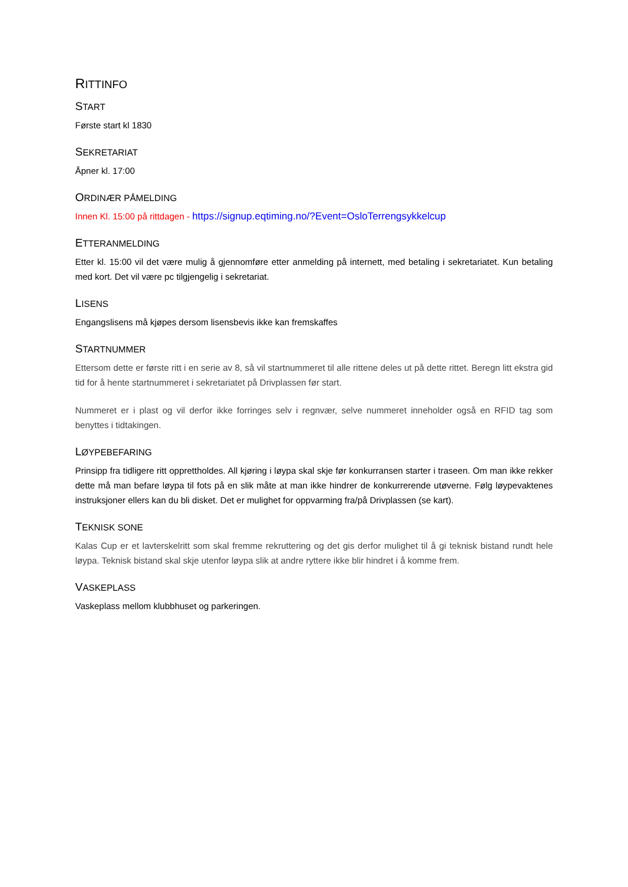RITTINFO
START
Første start kl 1830
SEKRETARIAT
Åpner kl. 17:00
ORDINÆR PÅMELDING
Innen Kl. 15:00 på rittdagen - https://signup.eqtiming.no/?Event=OsloTerrengsykkelcup
ETTERANMELDING
Etter kl. 15:00 vil det være mulig å gjennomføre etter anmelding på internett, med betaling i sekretariatet. Kun betaling med kort. Det vil være pc tilgjengelig i sekretariat.
LISENS
Engangslisens må kjøpes dersom lisensbevis ikke kan fremskaffes
STARTNUMMER
Ettersom dette er første ritt i en serie av 8, så vil startnummeret til alle rittene deles ut på dette rittet. Beregn litt ekstra gid tid for å hente startnummeret i sekretariatet på Drivplassen før start.
Nummeret er i plast og vil derfor ikke forringes selv i regnvær, selve nummeret inneholder også en RFID tag som benyttes i tidtakingen.
LØYPEBEFARING
Prinsipp fra tidligere ritt opprettholdes. All kjøring i løypa skal skje før konkurransen starter i traseen. Om man ikke rekker dette må man befare løypa til fots på en slik måte at man ikke hindrer de konkurrerende utøverne. Følg løypevaktenes instruksjoner ellers kan du bli disket. Det er mulighet for oppvarming fra/på Drivplassen (se kart).
TEKNISK SONE
Kalas Cup er et lavterskelritt som skal fremme rekruttering og det gis derfor mulighet til å gi teknisk bistand rundt hele løypa. Teknisk bistand skal skje utenfor løypa slik at andre ryttere ikke blir hindret i å komme frem.
VASKEPLASS
Vaskeplass mellom klubbhuset og parkeringen.